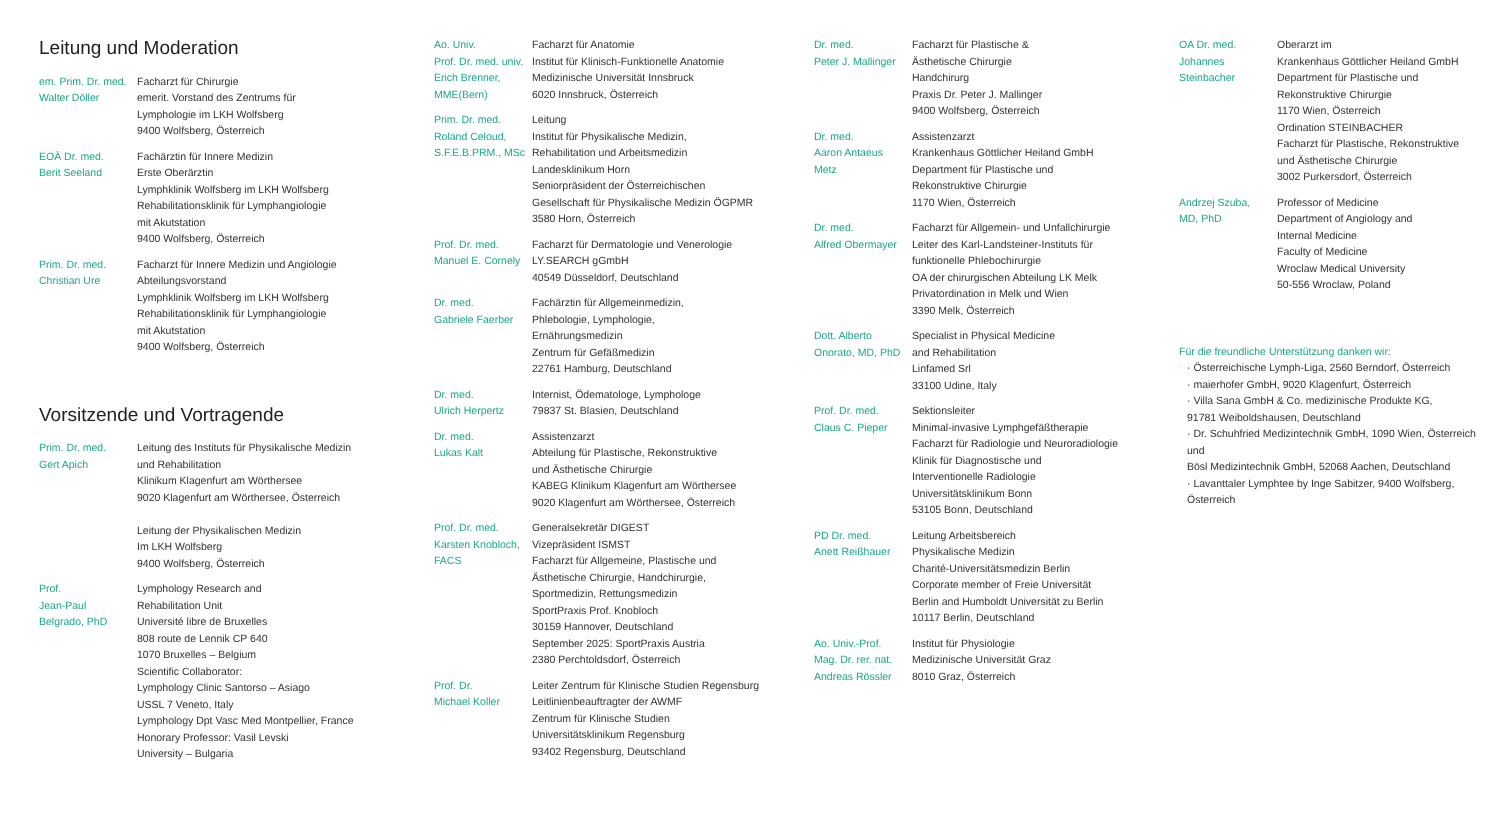Leitung und Moderation
em. Prim. Dr. med.
Walter Döller
Facharzt für Chirurgie
emerit. Vorstand des Zentrums für
Lymphologie im LKH Wolfsberg
9400 Wolfsberg, Österreich
EOÄ Dr. med.
Berit Seeland
Fachärztin für Innere Medizin
Erste Oberärztin
Lymphklinik Wolfsberg im LKH Wolfsberg
Rehabilitationsklinik für Lymphangiologie
mit Akutstation
9400 Wolfsberg, Österreich
Prim. Dr. med.
Christian Ure
Facharzt für Innere Medizin und Angiologie
Abteilungsvorstand
Lymphklinik Wolfsberg im LKH Wolfsberg
Rehabilitationsklinik für Lymphangiologie
mit Akutstation
9400 Wolfsberg, Österreich
Vorsitzende und Vortragende
Prim. Dr. med.
Gert Apich
Leitung des Instituts für Physikalische Medizin
und Rehabilitation
Klinikum Klagenfurt am Wörthersee
9020 Klagenfurt am Wörthersee, Österreich
Leitung der Physikalischen Medizin
Im LKH Wolfsberg
9400 Wolfsberg, Österreich
Prof.
Jean-Paul
Belgrado, PhD
Lymphology Research and
Rehabilitation Unit
Université libre de Bruxelles
808 route de Lennik CP 640
1070 Bruxelles – Belgium
Scientific Collaborator:
Lymphology Clinic Santorso – Asiago
USSL 7 Veneto, Italy
Lymphology Dpt Vasc Med Montpellier, France
Honorary Professor: Vasil Levski
University – Bulgaria
Ao. Univ.
Prof. Dr. med. univ.
Erich Brenner,
MME(Bern)
Facharzt für Anatomie
Institut für Klinisch-Funktionelle Anatomie
Medizinische Universität Innsbruck
6020 Innsbruck, Österreich
Prim. Dr. med.
Roland Celoud,
S.F.E.B.PRM., MSc
Leitung
Institut für Physikalische Medizin,
Rehabilitation und Arbeitsmedizin
Landesklinikum Horn
Seniorpräsident der Österreichischen
Gesellschaft für Physikalische Medizin ÖGPMR
3580 Horn, Österreich
Prof. Dr. med.
Manuel E. Cornely
Facharzt für Dermatologie und Venerologie
LY.SEARCH gGmbH
40549 Düsseldorf, Deutschland
Dr. med.
Gabriele Faerber
Fachärztin für Allgemeinmedizin,
Phlebologie, Lymphologie,
Ernährungsmedizin
Zentrum für Gefäßmedizin
22761 Hamburg, Deutschland
Dr. med.
Ulrich Herpertz
Internist, Ödematologe, Lymphologe
79837 St. Blasien, Deutschland
Dr. med.
Lukas Kalt
Assistenzarzt
Abteilung für Plastische, Rekonstruktive
und Ästhetische Chirurgie
KABEG Klinikum Klagenfurt am Wörthersee
9020 Klagenfurt am Wörthersee, Österreich
Prof. Dr. med.
Karsten Knobloch,
FACS
Generalsekretär DIGEST
Vizepräsident ISMST
Facharzt für Allgemeine, Plastische und
Ästhetische Chirurgie, Handchirurgie,
Sportmedizin, Rettungsmedizin
SportPraxis Prof. Knobloch
30159 Hannover, Deutschland
September 2025: SportPraxis Austria
2380 Perchtoldsdorf, Österreich
Prof. Dr.
Michael Koller
Leiter Zentrum für Klinische Studien Regensburg
Leitlinienbeauftragter der AWMF
Zentrum für Klinische Studien
Universitätsklinikum Regensburg
93402 Regensburg, Deutschland
Dr. med.
Peter J. Mallinger
Facharzt für Plastische &
Ästhetische Chirurgie
Handchirurg
Praxis Dr. Peter J. Mallinger
9400 Wolfsberg, Österreich
Dr. med.
Aaron Antaeus
Metz
Assistenzarzt
Krankenhaus Göttlicher Heiland GmbH
Department für Plastische und
Rekonstruktive Chirurgie
1170 Wien, Österreich
Dr. med.
Alfred Obermayer
Facharzt für Allgemein- und Unfallchirurgie
Leiter des Karl-Landsteiner-Instituts für
funktionelle Phlebochirurgie
OA der chirurgischen Abteilung LK Melk
Privatordination in Melk und Wien
3390 Melk, Österreich
Dott. Alberto
Onorato, MD, PhD
Specialist in Physical Medicine
and Rehabilitation
Linfamed Srl
33100 Udine, Italy
Prof. Dr. med.
Claus C. Pieper
Sektionsleiter
Minimal-invasive Lymphgefäßtherapie
Facharzt für Radiologie und Neuroradiologie
Klinik für Diagnostische und
Interventionelle Radiologie
Universitätsklinikum Bonn
53105 Bonn, Deutschland
PD Dr. med.
Anett Reißhauer
Leitung Arbeitsbereich
Physikalische Medizin
Charité-Universitätsmedizin Berlin
Corporate member of Freie Universität
Berlin and Humboldt Universität zu Berlin
10117 Berlin, Deutschland
Ao. Univ.-Prof.
Mag. Dr. rer. nat.
Andreas Rössler
Institut für Physiologie
Medizinische Universität Graz
8010 Graz, Österreich
OA Dr. med.
Johannes
Steinbacher
Oberarzt im
Krankenhaus Göttlicher Heiland GmbH
Department für Plastische und
Rekonstruktive Chirurgie
1170 Wien, Österreich
Ordination STEINBACHER
Facharzt für Plastische, Rekonstruktive
und Ästhetische Chirurgie
3002 Purkersdorf, Österreich
Andrzej Szuba,
MD, PhD
Professor of Medicine
Department of Angiology and
Internal Medicine
Faculty of Medicine
Wroclaw Medical University
50-556 Wroclaw, Poland
Für die freundliche Unterstützung danken wir:
· Österreichische Lymph-Liga, 2560 Berndorf, Österreich
· maierhofer GmbH, 9020 Klagenfurt, Österreich
· Villa Sana GmbH & Co. medizinische Produkte KG,
91781 Weiboldshausen, Deutschland
· Dr. Schuhfried Medizintechnik GmbH, 1090 Wien, Österreich
und
Bösl Medizintechnik GmbH, 52068 Aachen, Deutschland
· Lavanttaler Lymphtee by Inge Sabitzer, 9400 Wolfsberg,
Österreich